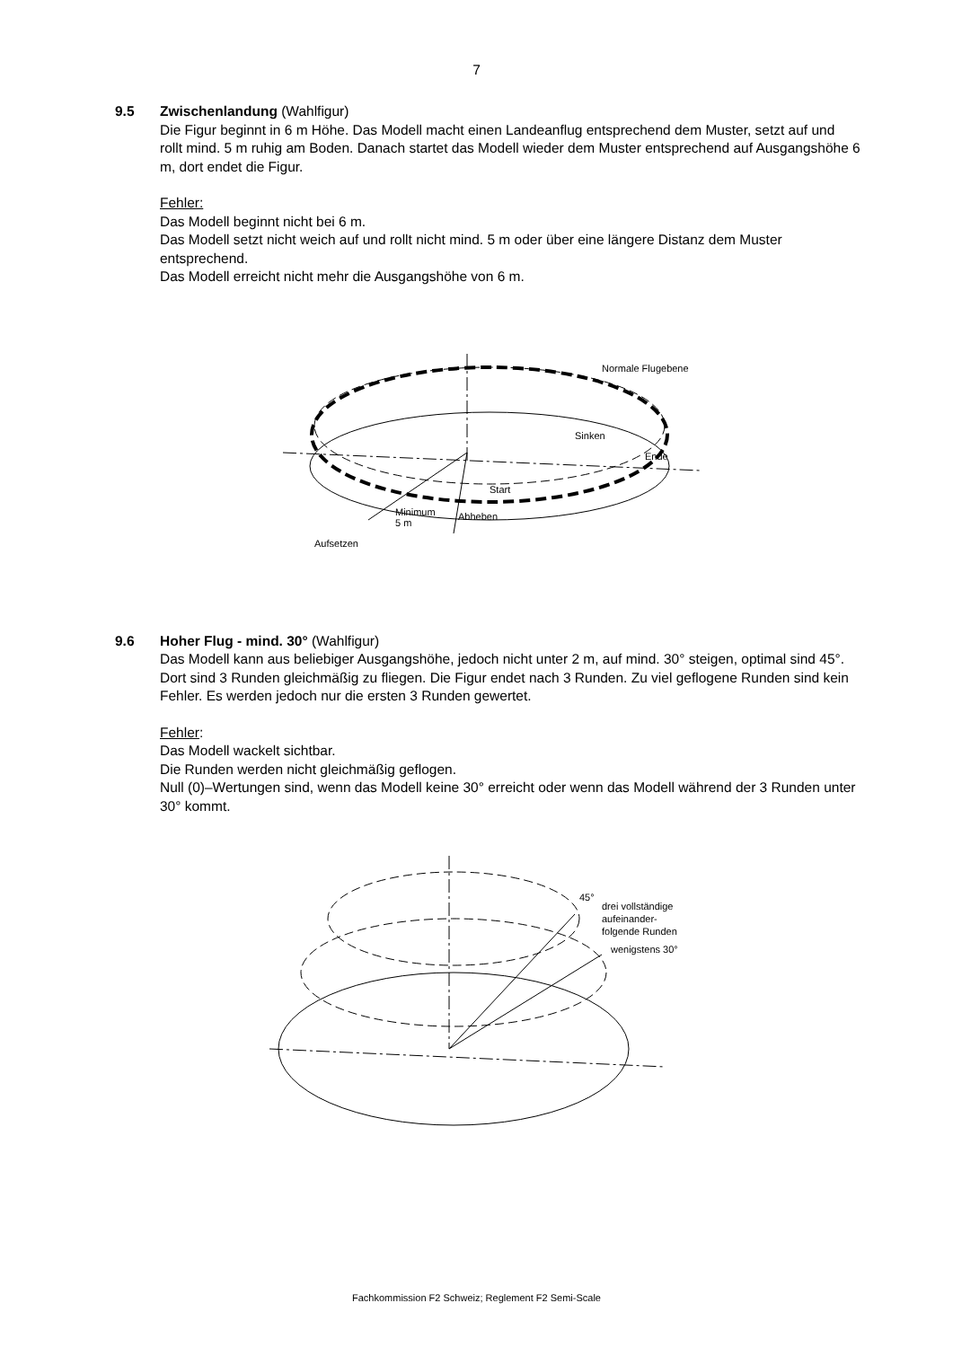7
9.5 Zwischenlandung (Wahlfigur)
Die Figur beginnt in 6 m Höhe. Das Modell macht einen Landeanflug entsprechend dem Muster, setzt auf und rollt mind. 5 m ruhig am Boden. Danach startet das Modell wieder dem Muster entsprechend auf Ausgangshöhe 6 m, dort endet die Figur.
Fehler:
Das Modell beginnt nicht bei 6 m.
Das Modell setzt nicht weich auf und rollt nicht mind. 5 m oder über eine längere Distanz dem Muster entsprechend.
Das Modell erreicht nicht mehr die Ausgangshöhe von 6 m.
Normale Flugebene
Sinken
Ende
Start
Minimum
5 m
Abheben
Aufsetzen
9.6 Hoher Flug - mind. 30° (Wahlfigur)
Das Modell kann aus beliebiger Ausgangshöhe, jedoch nicht unter 2 m, auf mind. 30° steigen, optimal sind 45°. Dort sind 3 Runden gleichmäßig zu fliegen. Die Figur endet nach 3 Runden. Zu viel geflogene Runden sind kein Fehler. Es werden jedoch nur die ersten 3 Runden gewertet.
Fehler:
Das Modell wackelt sichtbar.
Die Runden werden nicht gleichmäßig geflogen.
Null (0)–Wertungen sind, wenn das Modell keine 30° erreicht oder wenn das Modell während der 3 Runden unter 30° kommt.
45°
drei vollständige
aufeinander-
folgende Runden
wenigstens 30°
Fachkommission F2 Schweiz; Reglement F2 Semi-Scale